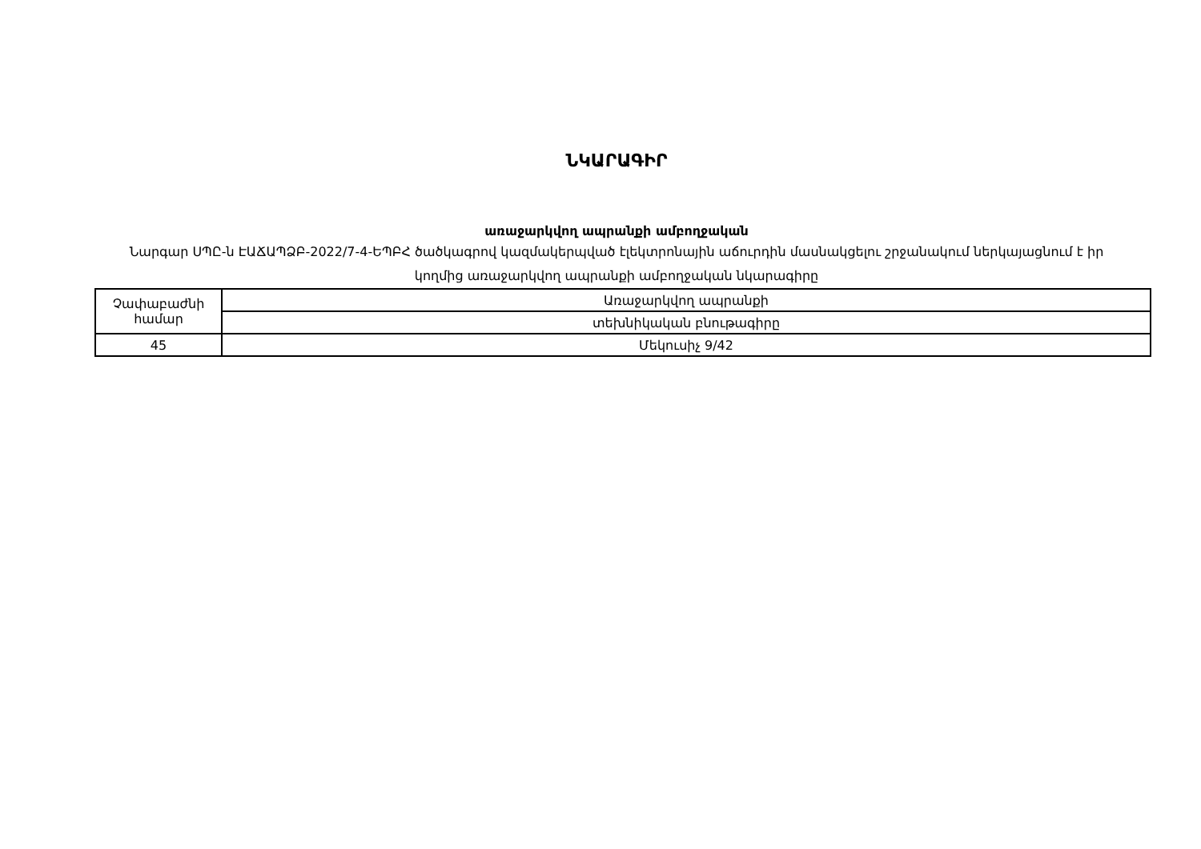ՆԿԱՐԱԳԻՐ
առաջարկվող ապրանքի ամբողջական
Նարգար ՍՊԸ-ն ԷԱՃԱՊՁԲ-2022/7-4-ԵՊԲՀ ծածկագրով կազմակերպված էլեկտրոնային աճուրդին մասնակցելու շրջանակում ներկայացնում է իր կողմից առաջարկվող ապրանքի ամբողջական նկարագիրը
| Չափաբաժնի համար | Առաջարկվող ապրանքի |
| | տեխնիկական բնութագիրը |
| 45 | Մեկուսիչ 9/42 |